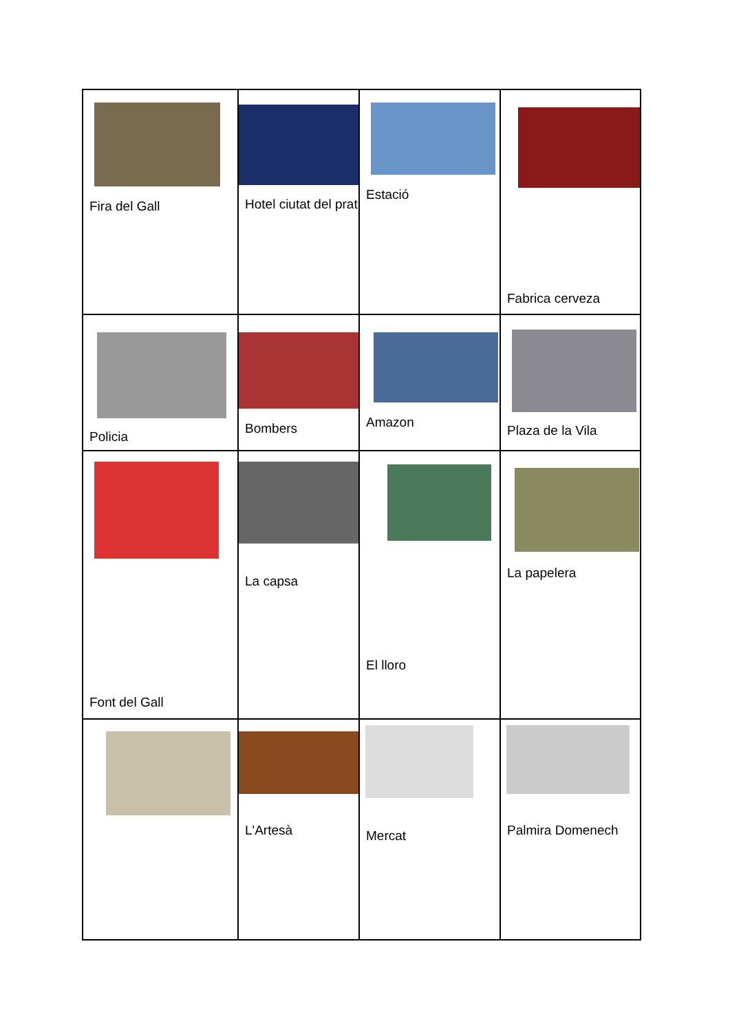| Fira del Gall | Hotel ciutat del prat | Estació | Fabrica cerveza |
| Policia | Bombers | Amazon | Plaza de la Vila |
| Font del Gall | La capsa | El lloro | La papelera |
| | L'Artesà | Mercat | Palmira Domenech |